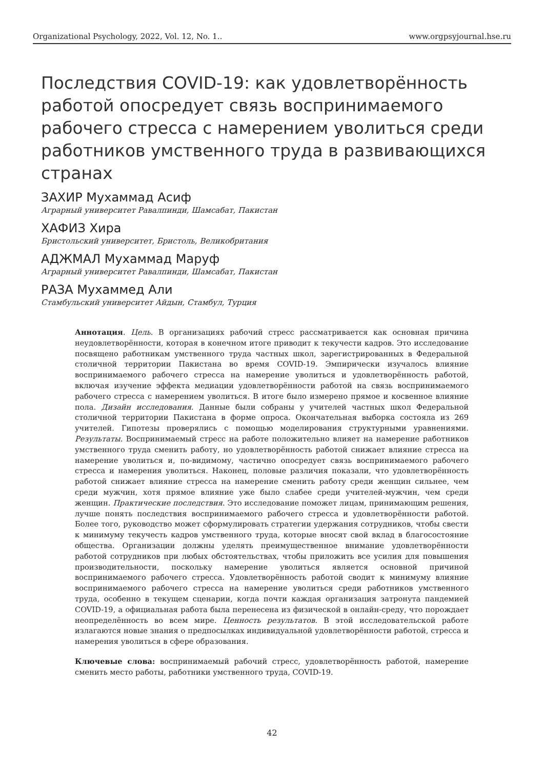Organizational Psychology, 2022, Vol. 12, No. 1.. www.orgpsyjournal.hse.ru
Последствия COVID-19: как удовлетворённость работой опосредует связь воспринимаемого рабочего стресса с намерением уволиться среди работников умственного труда в развивающихся странах
ЗАХИР Мухаммад Асиф
Аграрный университет Равалпинди, Шамсабат, Пакистан
ХАФИЗ Хира
Бристольский университет, Бристоль, Великобритания
АДЖМАЛ Мухаммад Маруф
Аграрный университет Равалпинди, Шамсабат, Пакистан
РАЗА Мухаммед Али
Стамбульский университет Айдын, Стамбул, Турция
Аннотация. Цель. В организациях рабочий стресс рассматривается как основная причина неудовлетворённости, которая в конечном итоге приводит к текучести кадров. Это исследование посвящено работникам умственного труда частных школ, зарегистрированных в Федеральной столичной территории Пакистана во время COVID-19. Эмпирически изучалось влияние воспринимаемого рабочего стресса на намерение уволиться и удовлетворённость работой, включая изучение эффекта медиации удовлетворённости работой на связь воспринимаемого рабочего стресса с намерением уволиться. В итоге было измерено прямое и косвенное влияние пола. Дизайн исследования. Данные были собраны у учителей частных школ Федеральной столичной территории Пакистана в форме опроса. Окончательная выборка состояла из 269 учителей. Гипотезы проверялись с помощью моделирования структурными уравнениями. Результаты. Воспринимаемый стресс на работе положительно влияет на намерение работников умственного труда сменить работу, но удовлетворённость работой снижает влияние стресса на намерение уволиться и, по-видимому, частично опосредует связь воспринимаемого рабочего стресса и намерения уволиться. Наконец, половые различия показали, что удовлетворённость работой снижает влияние стресса на намерение сменить работу среди женщин сильнее, чем среди мужчин, хотя прямое влияние уже было слабее среди учителей-мужчин, чем среди женщин. Практические последствия. Это исследование поможет лицам, принимающим решения, лучше понять последствия воспринимаемого рабочего стресса и удовлетворённости работой. Более того, руководство может сформулировать стратегии удержания сотрудников, чтобы свести к минимуму текучесть кадров умственного труда, которые вносят свой вклад в благосостояние общества. Организации должны уделять преимущественное внимание удовлетворённости работой сотрудников при любых обстоятельствах, чтобы приложить все усилия для повышения производительности, поскольку намерение уволиться является основной причиной воспринимаемого рабочего стресса. Удовлетворённость работой сводит к минимуму влияние воспринимаемого рабочего стресса на намерение уволиться среди работников умственного труда, особенно в текущем сценарии, когда почти каждая организация затронута пандемией COVID-19, а официальная работа была перенесена из физической в онлайн-среду, что порождает неопределённость во всем мире. Ценность результатов. В этой исследовательской работе излагаются новые знания о предпосылках индивидуальной удовлетворённости работой, стресса и намерения уволиться в сфере образования.
Ключевые слова: воспринимаемый рабочий стресс, удовлетворённость работой, намерение сменить место работы, работники умственного труда, COVID-19.
42